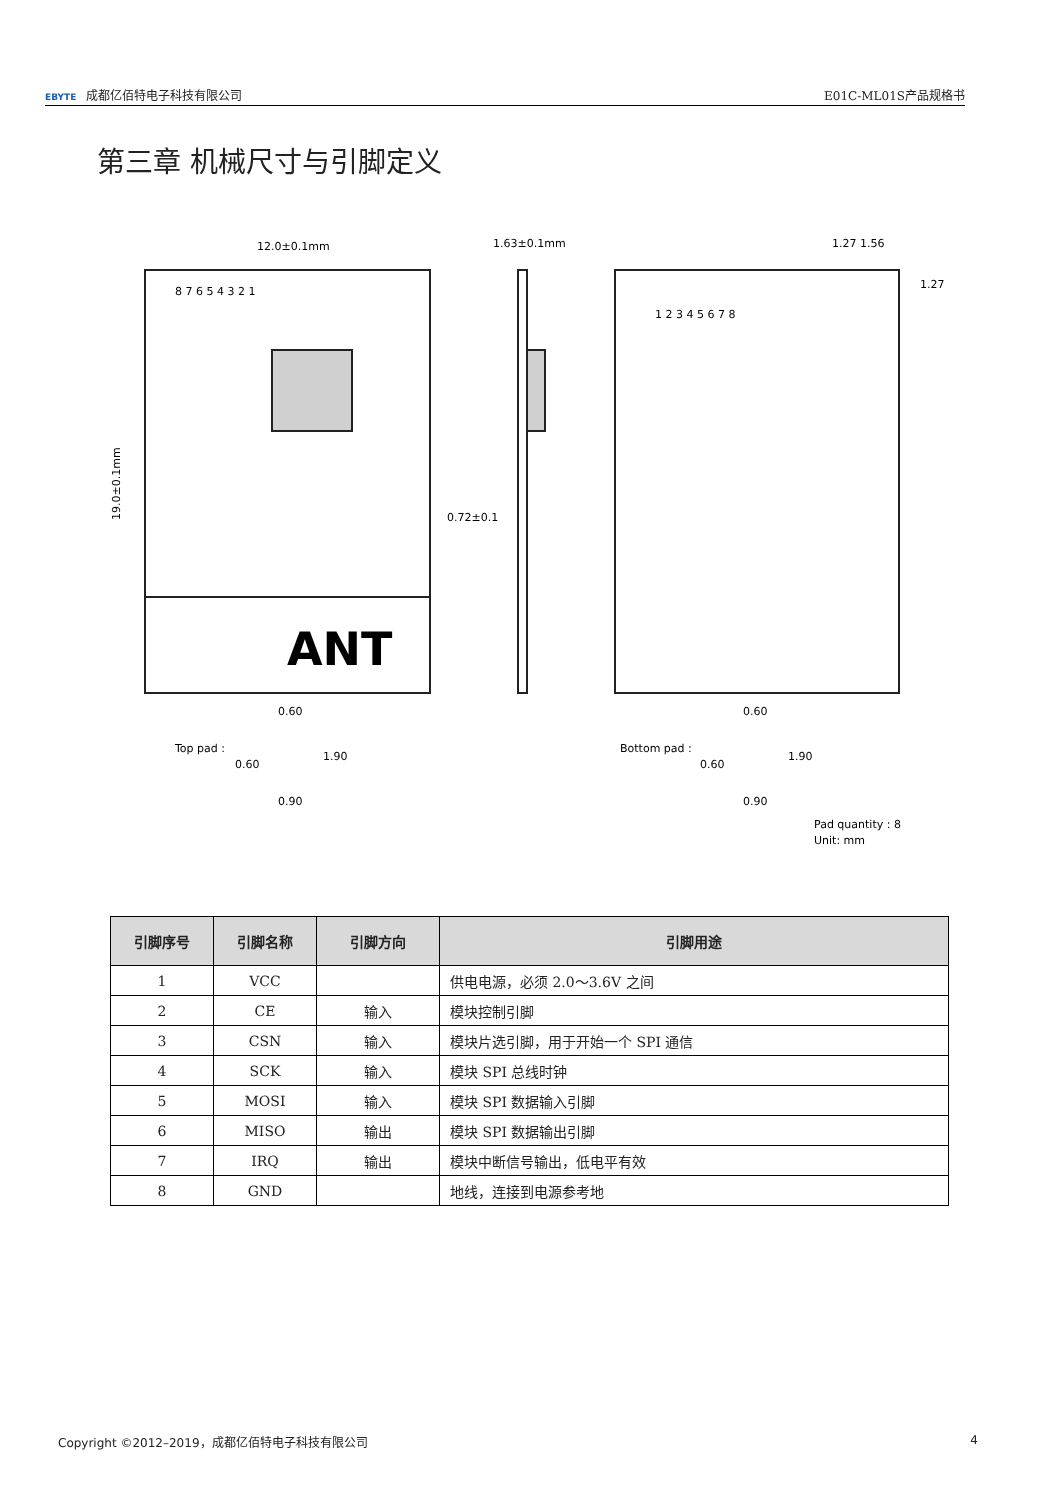EBYTE 成都亿佰特电子科技有限公司 E01C-ML01S产品规格书
第三章 机械尺寸与引脚定义
ANT
12.0±0.1mm
19.0±0.1mm
1.63±0.1mm
0.72±0.1
1.27 1.56
1.27
8 7 6 5 4 3 2 1
1 2 3 4 5 6 7 8
Top pad :
0.60
0.60
1.90
0.90
Bottom pad :
0.60
0.60
1.90
0.90
Pad quantity : 8
Unit: mm
| 引脚序号 | 引脚名称 | 引脚方向 | 引脚用途 |
| --- | --- | --- | --- |
| 1 | VCC | | 供电电源，必须 2.0～3.6V 之间 |
| 2 | CE | 输入 | 模块控制引脚 |
| 3 | CSN | 输入 | 模块片选引脚，用于开始一个 SPI 通信 |
| 4 | SCK | 输入 | 模块 SPI 总线时钟 |
| 5 | MOSI | 输入 | 模块 SPI 数据输入引脚 |
| 6 | MISO | 输出 | 模块 SPI 数据输出引脚 |
| 7 | IRQ | 输出 | 模块中断信号输出，低电平有效 |
| 8 | GND | | 地线，连接到电源参考地 |
Copyright ©2012–2019，成都亿佰特电子科技有限公司 4